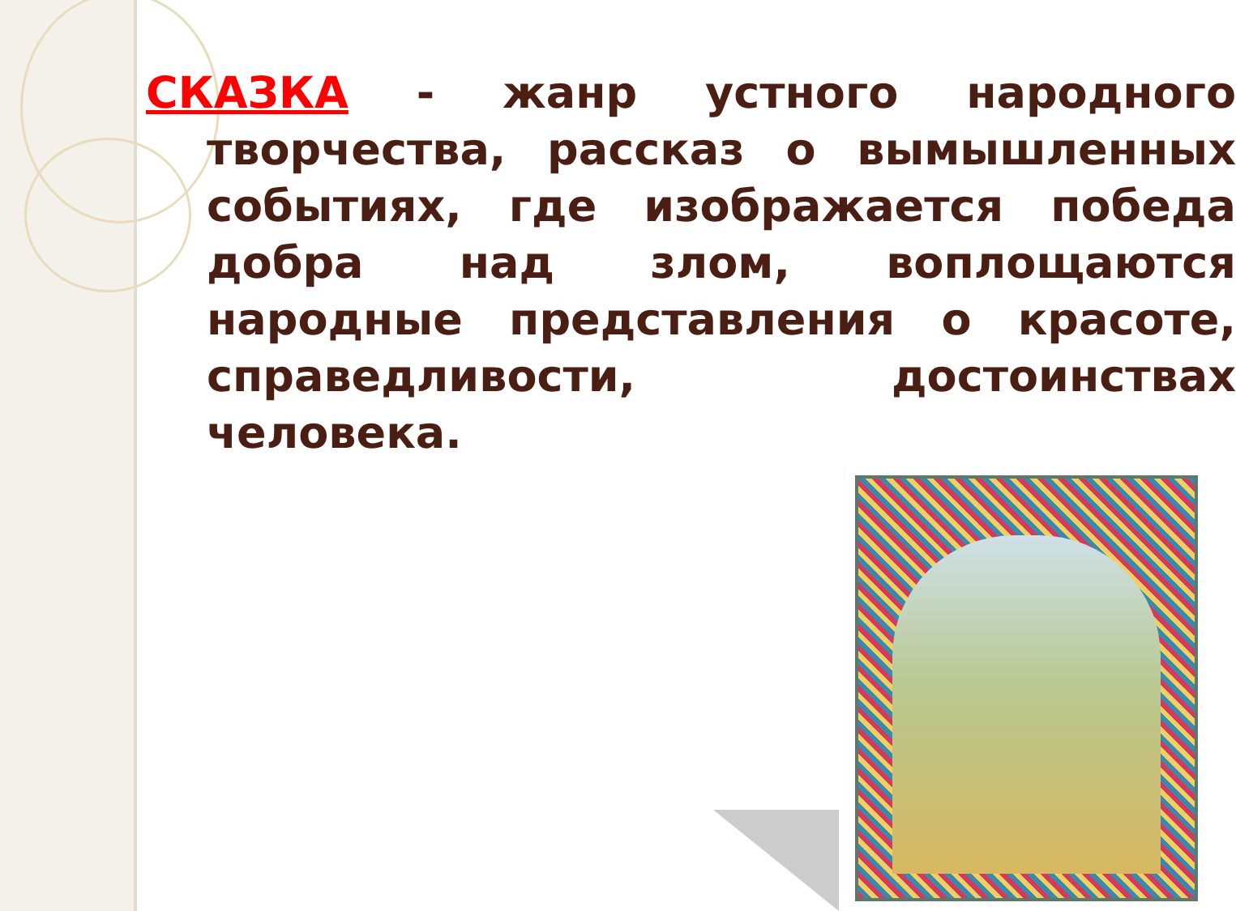СКАЗКА - жанр устного народного творчества, рассказ о вымышленных событиях, где изображается победа добра над злом, воплощаются народные представления о красоте, справедливости, достоинствах человека.